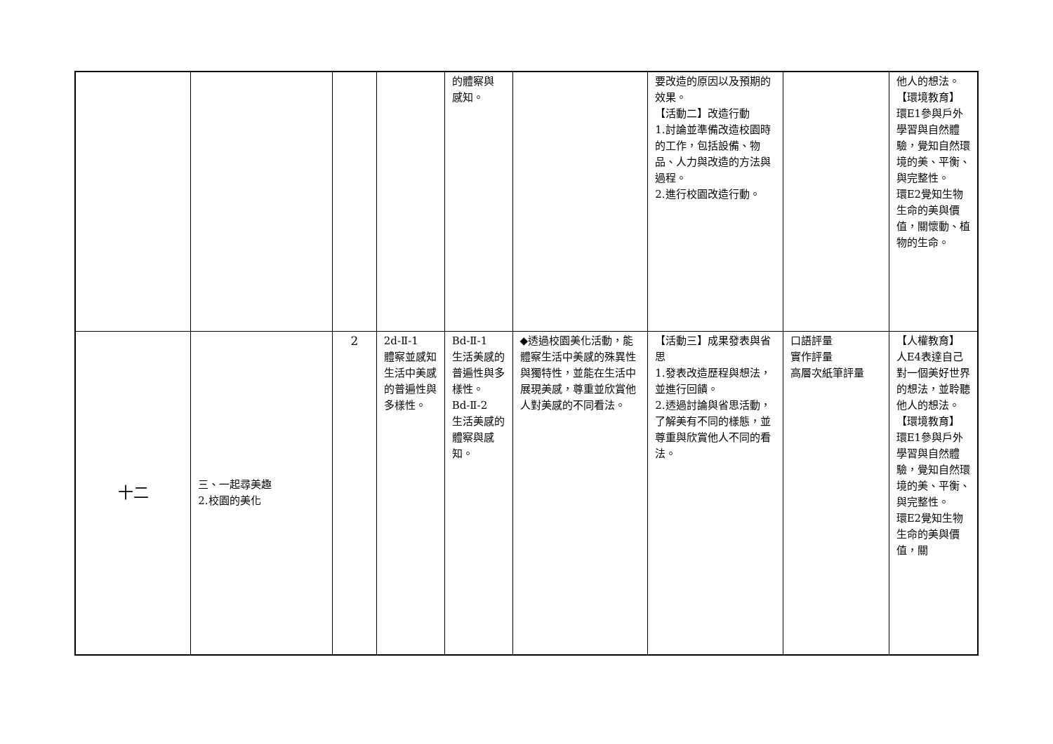| | | | | 的體察與 感知。 | | 要改造的原因以及預期的效果。 【活動二】改造行動 1.討論並準備改造校園時的工作，包括設備、物品、人力與改造的方法與過程。 2.進行校園改造行動。 | | 他人的想法。 【環境教育】 環E1參與戶外學習與自然體驗，覺知自然環境的美、平衡、與完整性。 環E2覺知生物生命的美與價值，關懷動、植物的生命。 |
| 十二 | 三、一起尋美趣 2.校園的美化 | 2 | 2d-Ⅱ-1 體察並感知生活中美感的普遍性與多樣性。 | Bd-Ⅱ-1 生活美感的普遍性與多樣性。 Bd-Ⅱ-2 生活美感的體察與感知。 | ◆透過校園美化活動，能體察生活中美感的殊異性與獨特性，並能在生活中展現美感，尊重並欣賞他人對美感的不同看法。 | 【活動三】成果發表與省思 1.發表改造歷程與想法，並進行回饋。 2.透過討論與省思活動，了解美有不同的樣態，並尊重與欣賞他人不同的看法。 | 口語評量 實作評量 高層次紙筆評量 | 【人權教育】 人E4表達自己對一個美好世界的想法，並聆聽他人的想法。 【環境教育】 環E1參與戶外學習與自然體驗，覺知自然環境的美、平衡、與完整性。 環E2覺知生物生命的美與價值，關 |